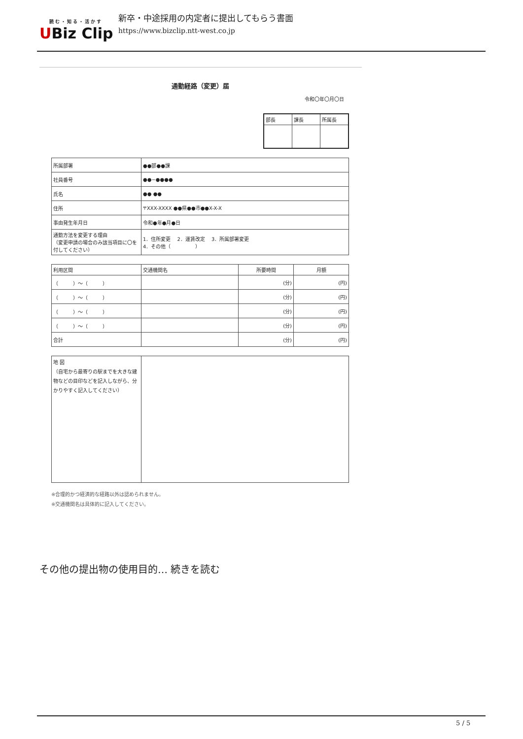読む・知る・活かす
UBiz Clip
新卒・中途採用の内定者に提出してもらう書面
https://www.bizclip.ntt-west.co.jp
通勤経路（変更）届
令和〇年〇月〇日
| 部長 | 課長 | 所属長 |
| 所属部署 | ●●部●●課 |
| 社員番号 | ●●−●●●● |
| 氏名 | ●● ●● |
| 住所 | 〒XXX-XXXX ●●県●●市●●X-X-X |
| 事由発生年月日 | 令和●年●月●日 |
| 通勤方法を変更する理由 （変更申請の場合のみ該当項目に〇を付してください） | 1．住所変更 2．運賃改定 3．所属部署変更 4．その他（ ） |
| 利用区間 | 交通機関名 | 所要時間 | 月額 |
| --- | --- | --- | --- |
| （ ）〜（ ） | | (分) | (円) |
| （ ）〜（ ） | | (分) | (円) |
| （ ）〜（ ） | | (分) | (円) |
| （ ）〜（ ） | | (分) | (円) |
| 合計 | | (分) | (円) |
| 地 図 （自宅から最寄りの駅までを大きな建物などの目印などを記入しながら、分かりやすく記入してください） | |
※合理的かつ経済的な経路以外は認められません。
※交通機関名は具体的に記入してください。
その他の提出物の使用目的… 続きを読む
5 / 5